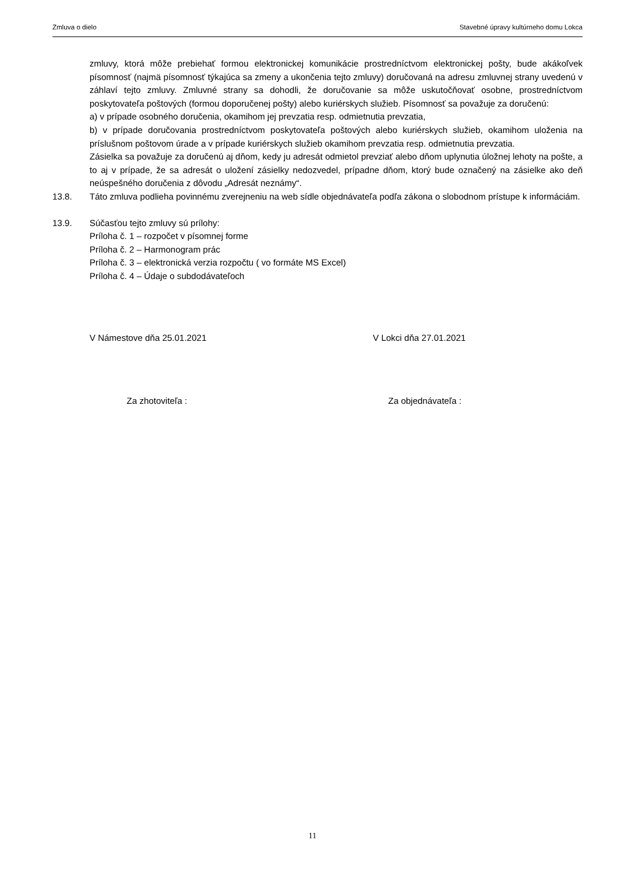Zmluva o dielo Stavebné úpravy kultúrneho domu Lokca
zmluvy, ktorá môže prebiehať formou elektronickej komunikácie prostredníctvom elektronickej pošty, bude akákoľvek písomnosť (najmä písomnosť týkajúca sa zmeny a ukončenia tejto zmluvy) doručovaná na adresu zmluvnej strany uvedenú v záhlaví tejto zmluvy. Zmluvné strany sa dohodli, že doručovanie sa môže uskutočňovať osobne, prostredníctvom poskytovateľa poštových (formou doporučenej pošty) alebo kuriérskych služieb. Písomnosť sa považuje za doručenú:
a) v prípade osobného doručenia, okamihom jej prevzatia resp. odmietnutia prevzatia,
b) v prípade doručovania prostredníctvom poskytovateľa poštových alebo kuriérskych služieb, okamihom uloženia na príslušnom poštovom úrade a v prípade kuriérskych služieb okamihom prevzatia resp. odmietnutia prevzatia.
Zásielka sa považuje za doručenú aj dňom, kedy ju adresát odmietol prevziať alebo dňom uplynutia úložnej lehoty na pošte, a to aj v prípade, že sa adresát o uložení zásielky nedozvedel, prípadne dňom, ktorý bude označený na zásielke ako deň neúspešného doručenia z dôvodu „Adresát neznámy“.
13.8. Táto zmluva podlieha povinnému zverejneniu na web sídle objednávateľa podľa zákona o slobodnom prístupe k informáciám.
13.9. Súčasťou tejto zmluvy sú prílohy:
Príloha č. 1 – rozpočet v písomnej forme
Príloha č. 2 – Harmonogram prác
Príloha č. 3 – elektronická verzia rozpočtu ( vo formáte MS Excel)
Príloha č. 4 – Údaje o subdodávateľoch
V Námestove dňa 25.01.2021 V Lokci dňa 27.01.2021
Za zhotoviteľa : Za objednávateľa :
11